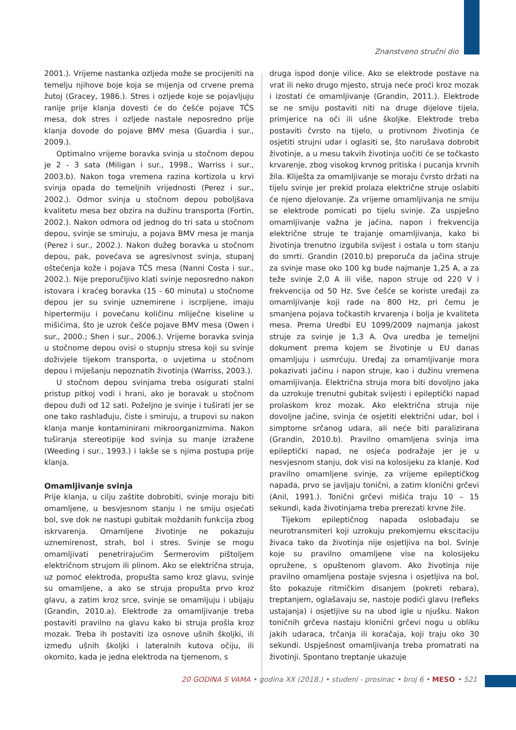Znanstveno stručni dio
2001.). Vrijeme nastanka ozljeda može se procijeniti na temelju njihove boje koja se mijenja od crvene prema žutoj (Gracey, 1986.). Stres i ozljede koje se pojavljuju ranije prije klanja dovesti će do češće pojave TČS mesa, dok stres i ozljede nastale neposredno prije klanja dovode do pojave BMV mesa (Guardia i sur., 2009.).
Optimalno vrijeme boravka svinja u stočnom depou je 2 - 3 sata (Miligan i sur., 1998., Warriss i sur., 2003.b). Nakon toga vremena razina kortizola u krvi svinja opada do temeljnih vrijednosti (Perez i sur., 2002.). Odmor svinja u stočnom depou poboljšava kvalitetu mesa bez obzira na dužinu transporta (Fortin, 2002.). Nakon odmora od jednog do tri sata u stočnom depou, svinje se smiruju, a pojava BMV mesa je manja (Perez i sur., 2002.). Nakon dužeg boravka u stočnom depou, pak, povećava se agresivnost svinja, stupanj oštećenja kože i pojava TČS mesa (Nanni Costa i sur., 2002.). Nije preporučljivo klati svinje neposredno nakon istovara i kraćeg boravka (15 - 60 minuta) u stočnome depou jer su svinje uznemirene i iscrpljene, imaju hipertermiju i povećanu količinu mliječne kiseline u mišićima, što je uzrok češće pojave BMV mesa (Owen i sur., 2000.; Shen i sur., 2006.). Vrijeme boravka svinja u stočnome depou ovisi o stupnju stresa koji su svinje doživjele tijekom transporta, o uvjetima u stočnom depou i miješanju nepoznatih životinja (Warriss, 2003.).
U stočnom depou svinjama treba osigurati stalni pristup pitkoj vodi i hrani, ako je boravak u stočnom depou duži od 12 sati. Poželjno je svinje i tuširati jer se one tako rashlađuju, čiste i smiruju, a trupovi su nakon klanja manje kontaminirani mikroorganizmima. Nakon tuširanja stereotipije kod svinja su manje izražene (Weeding i sur., 1993.) i lakše se s njima postupa prije klanja.
Omamljivanje svinja
Prije klanja, u cilju zaštite dobrobiti, svinje moraju biti omamljene, u besvjesnom stanju i ne smiju osjećati bol, sve dok ne nastupi gubitak moždanih funkcija zbog iskrvarenja. Omamljene životinje ne pokazuju uznemirenost, strah, bol i stres. Svinje se mogu omamljivati penetrirajućim Šermerovim pištoljem električnom strujom ili plinom. Ako se električna struja, uz pomoć elektroda, propušta samo kroz glavu, svinje su omamljene, a ako se struja propušta prvo kroz glavu, a zatim kroz srce, svinje se omamljuju i ubijaju (Grandin, 2010.a). Elektrode za omamljivanje treba postaviti pravilno na glavu kako bi struja prošla kroz mozak. Treba ih postaviti iza osnove ušnih školjki, ili između ušnih školjki i lateralnih kutova očiju, ili okomito, kada je jedna elektroda na tjemenom, s
druga ispod donje vilice. Ako se elektrode postave na vrat ili neko drugo mjesto, struja neće proći kroz mozak i izostati će omamljivanje (Grandin, 2011.). Elektrode se ne smiju postaviti niti na druge dijelove tijela, primjerice na oči ili ušne školjke. Elektrode treba postaviti čvrsto na tijelo, u protivnom životinja će osjetiti strujni udar i oglasiti se, što narušava dobrobit životinje, a u mesu takvih životinja uočiti će se točkasto krvarenje, zbog visokog krvnog pritiska i pucanja krvnih žila. Kliješta za omamljivanje se moraju čvrsto držati na tijelu svinje jer prekid prolaza električne struje oslabiti će njeno djelovanje. Za vrijeme omamljivanja ne smiju se elektrode pomicati po tijelu svinje. Za uspješno omamljivanje važna je jačina, napon i frekvencija električne struje te trajanje omamljivanja, kako bi životinja trenutno izgubila svijest i ostala u tom stanju do smrti. Grandin (2010.b) preporuča da jačina struje za svinje mase oko 100 kg bude najmanje 1,25 A, a za teže svinje 2,0 A ili više, napon struje od 220 V i frekvencija od 50 Hz. Sve češće se koriste uređaji za omamljivanje koji rade na 800 Hz, pri čemu je smanjena pojava točkastih krvarenja i bolja je kvaliteta mesa. Prema Uredbi EU 1099/2009 najmanja jakost struje za svinje je 1,3 A. Ova uredba je temeljni dokument prema kojem se životinje u EU danas omamljuju i usmrćuju. Uređaj za omamljivanje mora pokazivati jačinu i napon struje, kao i dužinu vremena omamljivanja. Električna struja mora biti dovoljno jaka da uzrokuje trenutni gubitak svijesti i epileptički napad prolaskom kroz mozak. Ako električna struja nije dovoljne jačine, svinja će osjetiti električni udar, bol i simptome srčanog udara, ali neće biti paralizirana (Grandin, 2010.b). Pravilno omamljena svinja ima epileptički napad, ne osjeća podražaje jer je u nesvjesnom stanju, dok visi na kolosijeku za klanje. Kod pravilno omamljene svinje, za vrijeme epileptičkog napada, prvo se javljaju tonični, a zatim klonični grčevi (Anil, 1991.). Tonični grčevi mišića traju 10 – 15 sekundi, kada životinjama treba prerezati krvne žile.
Tijekom epileptičnog napada oslobađaju se neurotransmiteri koji uzrokuju prekomjernu ekscitaciju živaca tako da životinja nije osjetljiva na bol. Svinje koje su pravilno omamljene vise na kolosijeku opružene, s opuštenom glavom. Ako životinja nije pravilno omamljena postaje svjesna i osjetljiva na bol, što pokazuje ritmičkim disanjem (pokreti rebara), treptanjem, oglašavaju se, nastoje podići glavu (refleks ustajanja) i osjetljive su na ubod igle u njušku. Nakon toničnih grčeva nastaju klonični grčevi nogu u obliku jakih udaraca, trčanja ili koračaja, koji traju oko 30 sekundi. Uspješnost omamljivanja treba promatrati na životinji. Spontano treptanje ukazuje
20 GODINA S VAMA • godina XX (2018.) • studeni - prosinac • broj 6 • MESO • 521